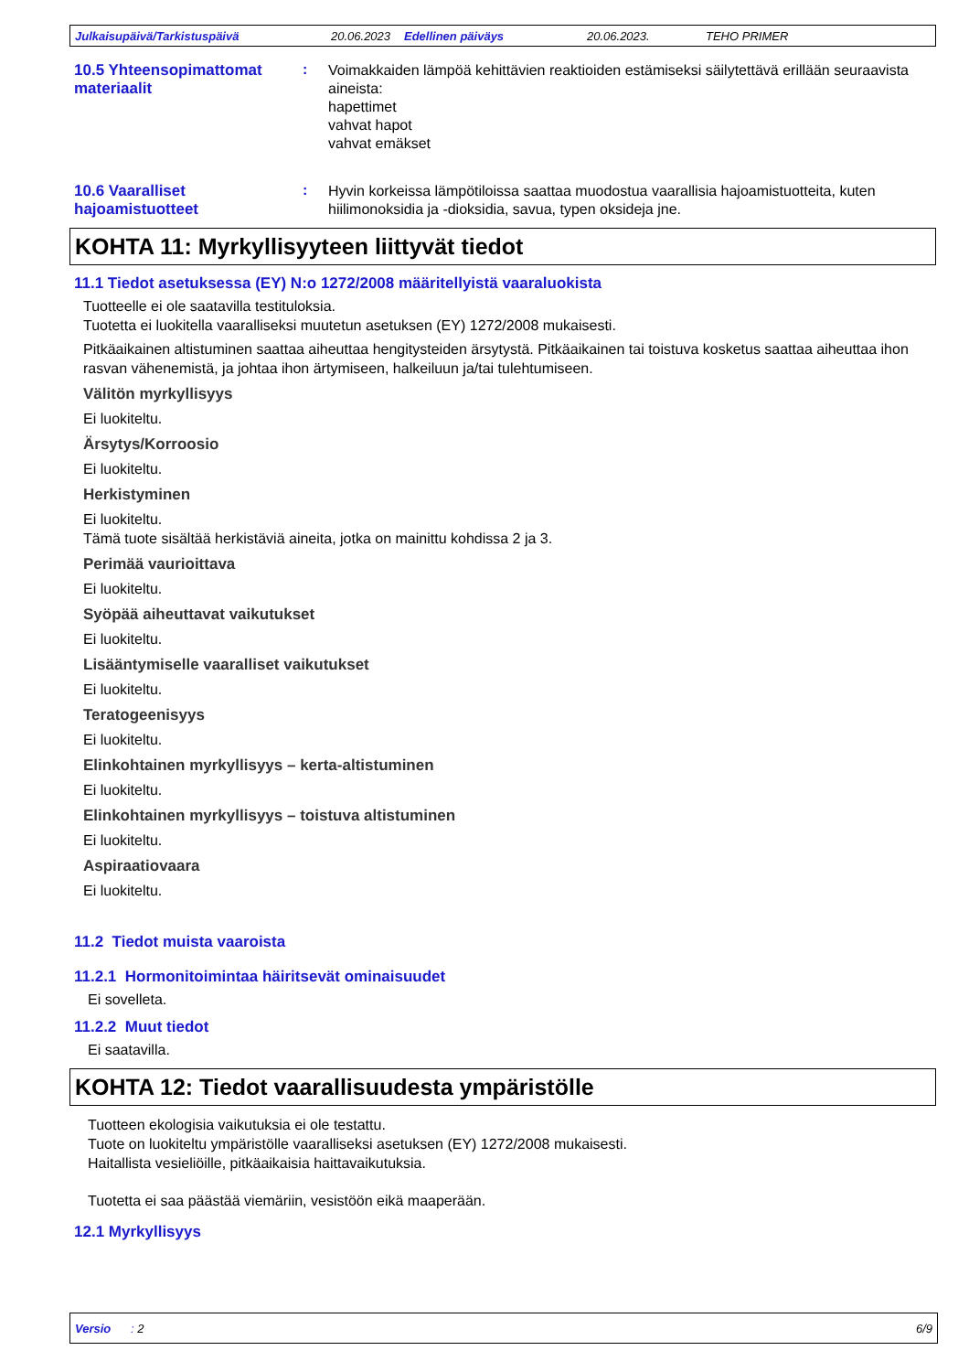Julkaisupäivä/Tarkistuspäivä 20.06.2023 Edellinen päiväys 20.06.2023. TEHO PRIMER
10.5 Yhteensopimattomat materiaalit
:
Voimakkaiden lämpöä kehittävien reaktioiden estämiseksi säilytettävä erillään seuraavista aineista:
hapettimet
vahvat hapot
vahvat emäkset
10.6 Vaaralliset hajoamistuotteet
:
Hyvin korkeissa lämpötiloissa saattaa muodostua vaarallisia hajoamistuotteita, kuten hiilimonoksidia ja -dioksidia, savua, typen oksideja jne.
KOHTA 11: Myrkyllisyyteen liittyvät tiedot
11.1 Tiedot asetuksessa (EY) N:o 1272/2008 määritellyistä vaaraluokista
Tuotteelle ei ole saatavilla testituloksia.
Tuotetta ei luokitella vaaralliseksi muutetun asetuksen (EY) 1272/2008 mukaisesti.
Pitkäaikainen altistuminen saattaa aiheuttaa hengitysteiden ärsytystä. Pitkäaikainen tai toistuva kosketus saattaa aiheuttaa ihon rasvan vähenemistä, ja johtaa ihon ärtymiseen, halkeiluun ja/tai tulehtumiseen.
Välitön myrkyllisyys
Ei luokiteltu.
Ärsytys/Korroosio
Ei luokiteltu.
Herkistyminen
Ei luokiteltu.
Tämä tuote sisältää herkistäviä aineita, jotka on mainittu kohdissa 2 ja 3.
Perimää vaurioittava
Ei luokiteltu.
Syöpää aiheuttavat vaikutukset
Ei luokiteltu.
Lisääntymiselle vaaralliset vaikutukset
Ei luokiteltu.
Teratogeenisyys
Ei luokiteltu.
Elinkohtainen myrkyllisyys – kerta-altistuminen
Ei luokiteltu.
Elinkohtainen myrkyllisyys – toistuva altistuminen
Ei luokiteltu.
Aspiraatiovaara
Ei luokiteltu.
11.2 Tiedot muista vaaroista
11.2.1 Hormonitoimintaa häiritsevät ominaisuudet
Ei sovelleta.
11.2.2 Muut tiedot
Ei saatavilla.
KOHTA 12: Tiedot vaarallisuudesta ympäristölle
Tuotteen ekologisia vaikutuksia ei ole testattu.
Tuote on luokiteltu ympäristölle vaaralliseksi asetuksen (EY) 1272/2008 mukaisesti.
Haitallista vesieliöille, pitkäaikaisia haittavaikutuksia.
Tuotetta ei saa päästää viemäriin, vesistöön eikä maaperään.
12.1 Myrkyllisyys
Versio : 2 6/9